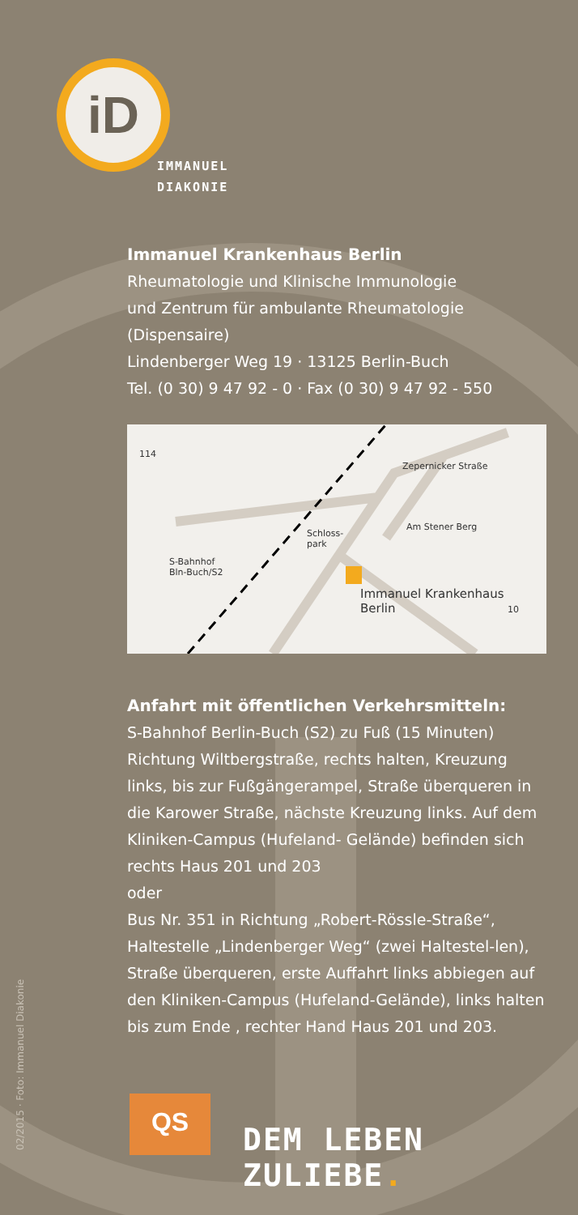iD
IMMANUEL
DIAKONIE
Immanuel Krankenhaus Berlin
Rheumatologie und Klinische Immunologie
und Zentrum für ambulante Rheumatologie
(Dispensaire)
Lindenberger Weg 19 · 13125 Berlin-Buch
Tel. (0 30) 9 47 92 - 0 · Fax (0 30) 9 47 92 - 550
114
S-Bahnhof
Bln-Buch/S2
Schloss-
park
Immanuel Krankenhaus
Berlin 10
Zepernicker Straße
Am Stener Berg
Anfahrt mit öffentlichen Verkehrsmitteln:
S-Bahnhof Berlin-Buch (S2) zu Fuß (15 Minuten) Richtung Wiltbergstraße, rechts halten, Kreuzung links, bis zur Fußgängerampel, Straße überqueren in die Karower Straße, nächste Kreuzung links. Auf dem Kliniken-Campus (Hufeland- Gelände) befinden sich rechts Haus 201 und 203
oder
Bus Nr. 351 in Richtung „Robert-Rössle-Straße“, Haltestelle „Lindenberger Weg“ (zwei Haltestel-len), Straße überqueren, erste Auffahrt links abbiegen auf den Kliniken-Campus (Hufeland-Gelände), links halten bis zum Ende , rechter Hand Haus 201 und 203.
02/2015 · Foto: Immanuel Diakonie
QS
DEM LEBEN ZULIEBE.